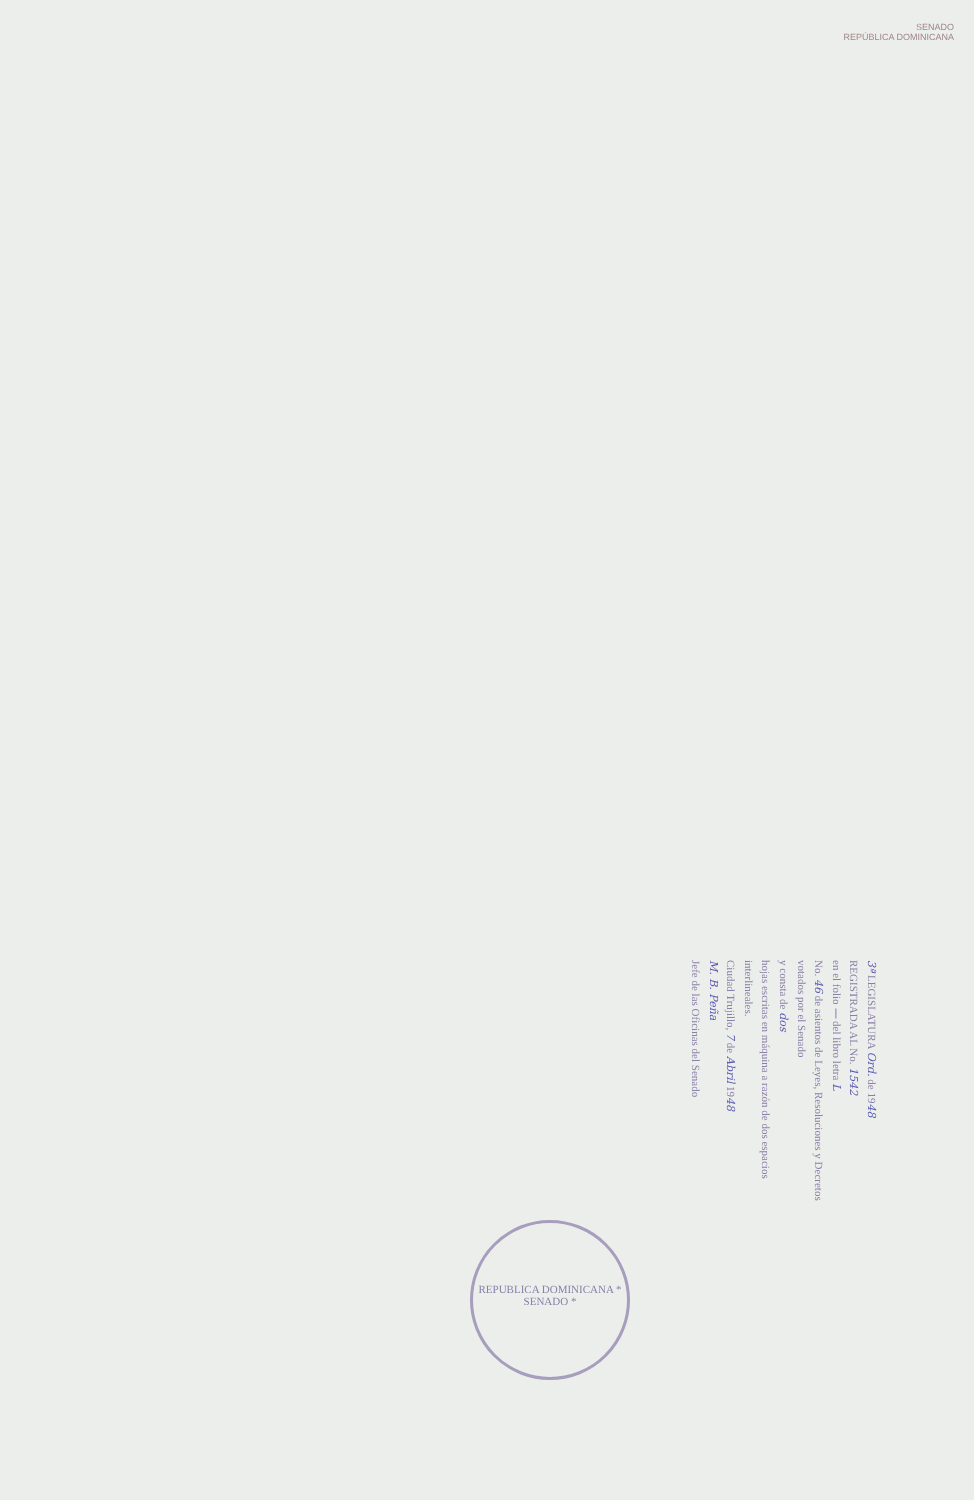SENADO
REPÚBLICA DOMINICANA
3ª LEGISLATURA Ord. de 1948
REGISTRADA AL No. 1542
en el folio — del libro letra L
No. 46 de asientos de Leyes, Resoluciones y Decretos votados por el Senado
y consta de dos
hojas escritas en máquina a razón de dos espacios interlineales.
Ciudad Trujillo, 7 de Abril 1948
M. B. Peña
Jefe de las Oficinas del Senado
REPUBLICA DOMINICANA * SENADO *